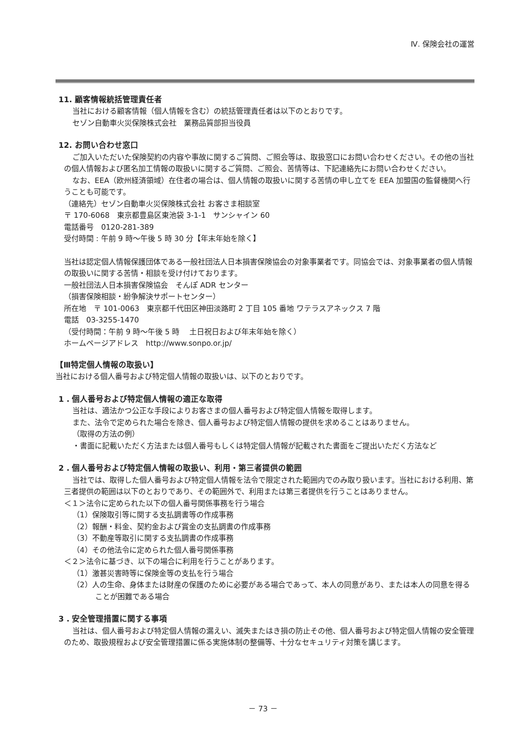Ⅳ. 保険会社の運営
11. 顧客情報統括管理責任者
当社における顧客情報（個人情報を含む）の統括管理責任者は以下のとおりです。
セゾン自動車火災保険株式会社　業務品質部担当役員
12. お問い合わせ窓口
ご加入いただいた保険契約の内容や事故に関するご質問、ご照会等は、取扱窓口にお問い合わせください。その他の当社の個人情報および匿名加工情報の取扱いに関するご質問、ご照会、苦情等は、下記連絡先にお問い合わせください。
なお、EEA（欧州経済領域）在住者の場合は、個人情報の取扱いに関する苦情の申し立てを EEA 加盟国の監督機関へ行うことも可能です。
（連絡先）セゾン自動車火災保険株式会社 お客さま相談室
〒 170-6068　東京都豊島区東池袋 3-1-1　サンシャイン 60
電話番号　0120-281-389
受付時間 : 午前 9 時～午後 5 時 30 分【年末年始を除く】
当社は認定個人情報保護団体である一般社団法人日本損害保険協会の対象事業者です。同協会では、対象事業者の個人情報の取扱いに関する苦情・相談を受け付けております。
一般社団法人日本損害保険協会　そんぽ ADR センター
（損害保険相談・紛争解決サポートセンター）
所在地　〒 101-0063　東京都千代田区神田淡路町 2 丁目 105 番地 ワテラスアネックス 7 階
電話　03-3255-1470
（受付時間：午前 9 時～午後 5 時　 土日祝日および年末年始を除く）
ホームページアドレス　http://www.sonpo.or.jp/
【Ⅲ特定個人情報の取扱い】
当社における個人番号および特定個人情報の取扱いは、以下のとおりです。
1 . 個人番号および特定個人情報の適正な取得
当社は、適法かつ公正な手段によりお客さまの個人番号および特定個人情報を取得します。
また、法令で定められた場合を除き、個人番号および特定個人情報の提供を求めることはありません。
（取得の方法の例）
・書面に記載いただく方法または個人番号もしくは特定個人情報が記載された書面をご提出いただく方法など
2 . 個人番号および特定個人情報の取扱い、利用・第三者提供の範囲
当社では、取得した個人番号および特定個人情報を法令で限定された範囲内でのみ取り扱います。当社における利用、第三者提供の範囲は以下のとおりであり、その範囲外で、利用または第三者提供を行うことはありません。
＜１＞法令に定められた以下の個人番号関係事務を行う場合
（1）保険取引等に関する支払調書等の作成事務
（2）報酬・料金、契約金および賞金の支払調書の作成事務
（3）不動産等取引に関する支払調書の作成事務
（4）その他法令に定められた個人番号関係事務
＜２＞法令に基づき、以下の場合に利用を行うことがあります。
（1）激甚災害時等に保険金等の支払を行う場合
（2）人の生命、身体または財産の保護のために必要がある場合であって、本人の同意があり、または本人の同意を得ることが困難である場合
3 . 安全管理措置に関する事項
当社は、個人番号および特定個人情報の漏えい、滅失またはき損の防止その他、個人番号および特定個人情報の安全管理のため、取扱規程および安全管理措置に係る実施体制の整備等、十分なセキュリティ対策を講じます。
－ 73 －